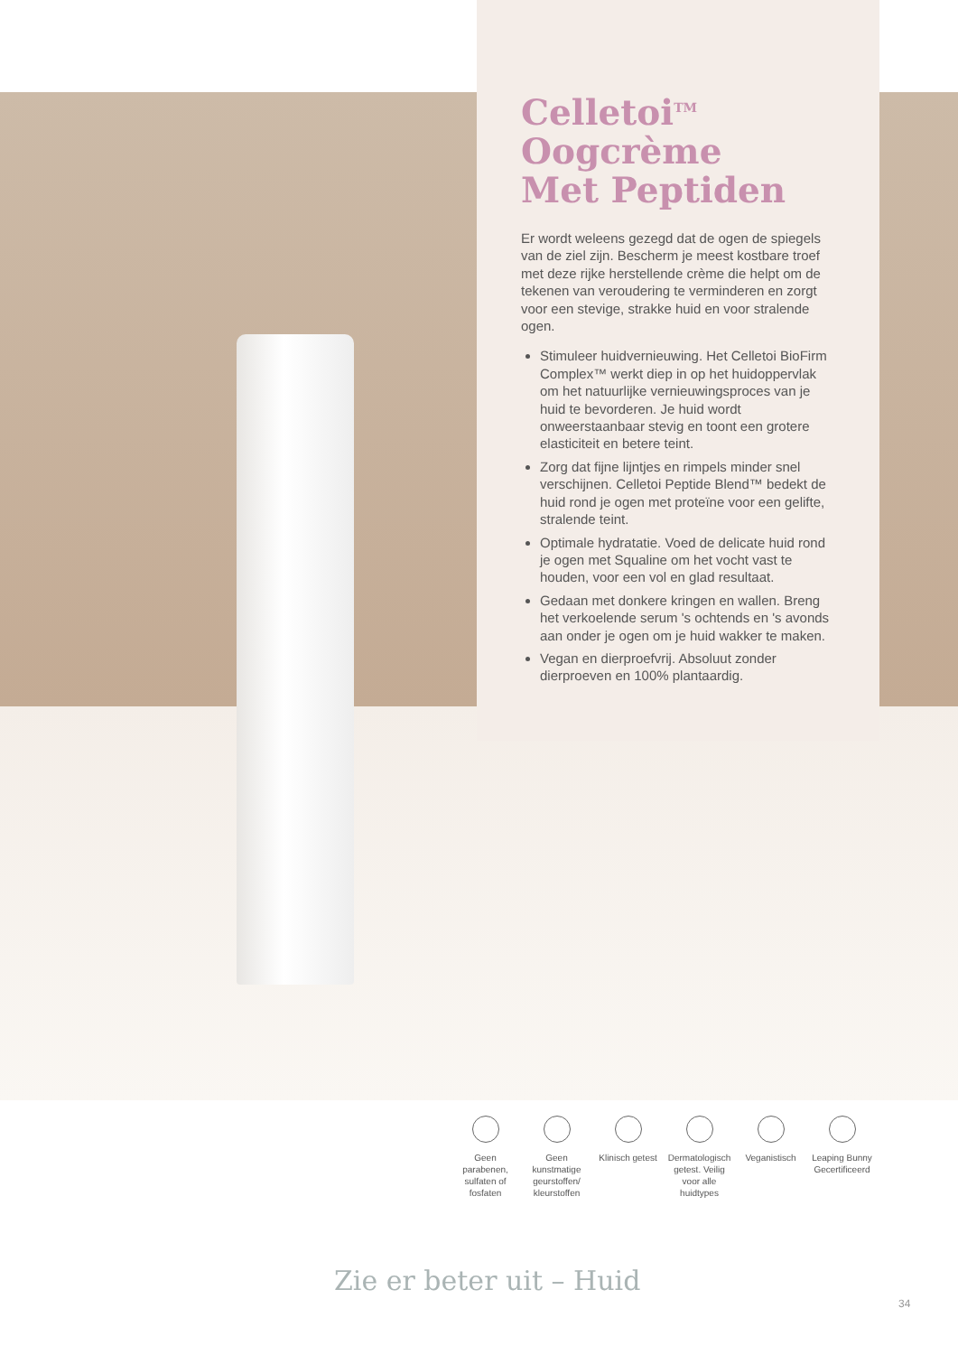Celletoi<sup>TM</sup>
Oogcrème
Met Peptiden
Er wordt weleens gezegd dat de ogen de spiegels van de ziel zijn. Bescherm je meest kostbare troef met deze rijke herstellende crème die helpt om de tekenen van veroudering te verminderen en zorgt voor een stevige, strakke huid en voor stralende ogen.
Stimuleer huidvernieuwing. Het Celletoi BioFirm Complex™ werkt diep in op het huidoppervlak om het natuurlijke vernieuwingsproces van je huid te bevorderen. Je huid wordt onweerstaanbaar stevig en toont een grotere elasticiteit en betere teint.
Zorg dat fijne lijntjes en rimpels minder snel verschijnen. Celletoi Peptide Blend™ bedekt de huid rond je ogen met proteïne voor een gelifte, stralende teint.
Optimale hydratatie. Voed de delicate huid rond je ogen met Squaline om het vocht vast te houden, voor een vol en glad resultaat.
Gedaan met donkere kringen en wallen. Breng het verkoelende serum 's ochtends en 's avonds aan onder je ogen om je huid wakker te maken.
Vegan en dierproefvrij. Absoluut zonder dierproeven en 100% plantaardig.
Geen parabenen, sulfaten of fosfaten
Geen kunstmatige geurstoffen/ kleurstoffen
Klinisch getest
Dermatologisch getest. Veilig voor alle huidtypes
Veganistisch Leaping Bunny Gecertificeerd
Zie er beter uit – Huid
34